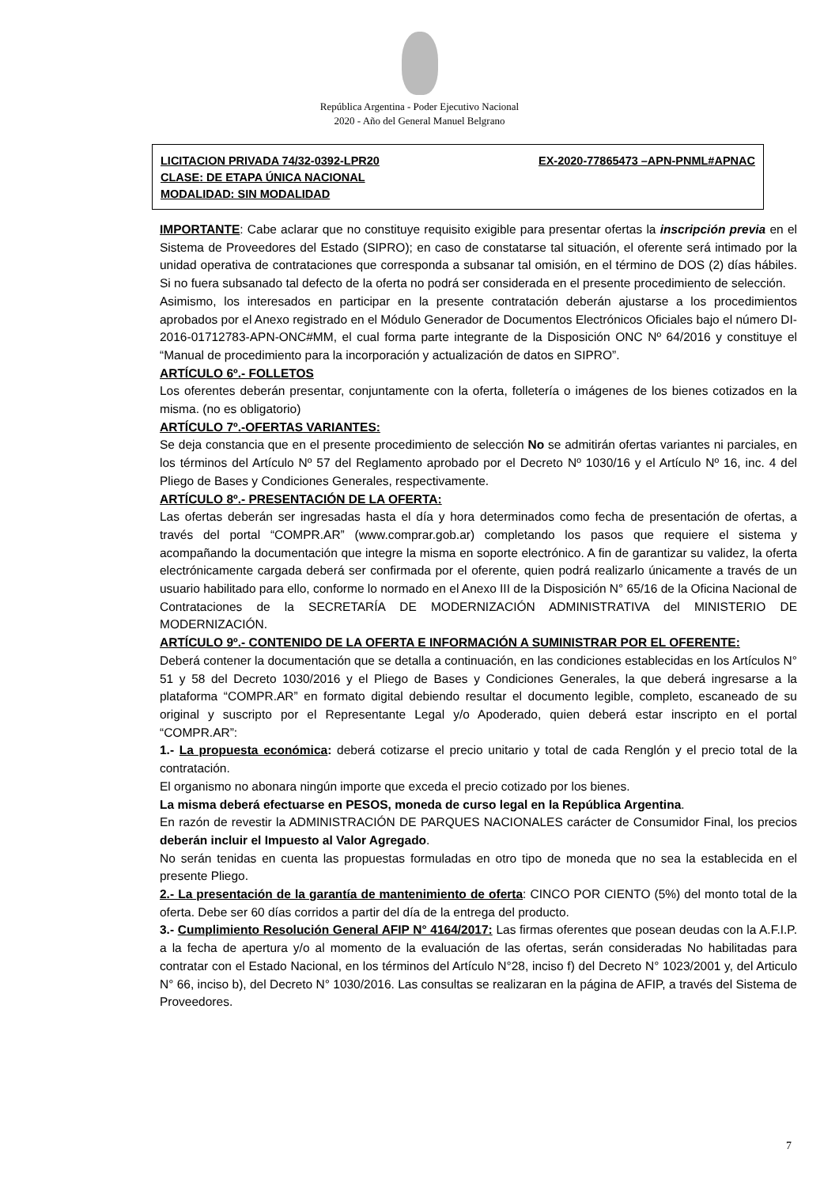República Argentina - Poder Ejecutivo Nacional
2020 - Año del General Manuel Belgrano
LICITACION PRIVADA 74/32-0392-LPR20 EX-2020-77865473 –APN-PNML#APNAC
CLASE: DE ETAPA ÚNICA NACIONAL
MODALIDAD: SIN MODALIDAD
IMPORTANTE: Cabe aclarar que no constituye requisito exigible para presentar ofertas la inscripción previa en el Sistema de Proveedores del Estado (SIPRO); en caso de constatarse tal situación, el oferente será intimado por la unidad operativa de contrataciones que corresponda a subsanar tal omisión, en el término de DOS (2) días hábiles. Si no fuera subsanado tal defecto de la oferta no podrá ser considerada en el presente procedimiento de selección.
Asimismo, los interesados en participar en la presente contratación deberán ajustarse a los procedimientos aprobados por el Anexo registrado en el Módulo Generador de Documentos Electrónicos Oficiales bajo el número DI-2016-01712783-APN-ONC#MM, el cual forma parte integrante de la Disposición ONC Nº 64/2016 y constituye el “Manual de procedimiento para la incorporación y actualización de datos en SIPRO”.
ARTÍCULO 6º.- FOLLETOS
Los oferentes deberán presentar, conjuntamente con la oferta, folletería o imágenes de los bienes cotizados en la misma. (no es obligatorio)
ARTÍCULO 7º.-OFERTAS VARIANTES:
Se deja constancia que en el presente procedimiento de selección No se admitirán ofertas variantes ni parciales, en los términos del Artículo Nº 57 del Reglamento aprobado por el Decreto Nº 1030/16 y el Artículo Nº 16, inc. 4 del Pliego de Bases y Condiciones Generales, respectivamente.
ARTÍCULO 8º.- PRESENTACIÓN DE LA OFERTA:
Las ofertas deberán ser ingresadas hasta el día y hora determinados como fecha de presentación de ofertas, a través del portal “COMPR.AR” (www.comprar.gob.ar) completando los pasos que requiere el sistema y acompañando la documentación que integre la misma en soporte electrónico. A fin de garantizar su validez, la oferta electrónicamente cargada deberá ser confirmada por el oferente, quien podrá realizarlo únicamente a través de un usuario habilitado para ello, conforme lo normado en el Anexo III de la Disposición N° 65/16 de la Oficina Nacional de Contrataciones de la SECRETARÍA DE MODERNIZACIÓN ADMINISTRATIVA del MINISTERIO DE MODERNIZACIÓN.
ARTÍCULO 9º.- CONTENIDO DE LA OFERTA E INFORMACIÓN A SUMINISTRAR POR EL OFERENTE:
Deberá contener la documentación que se detalla a continuación, en las condiciones establecidas en los Artículos N° 51 y 58 del Decreto 1030/2016 y el Pliego de Bases y Condiciones Generales, la que deberá ingresarse a la plataforma “COMPR.AR” en formato digital debiendo resultar el documento legible, completo, escaneado de su original y suscripto por el Representante Legal y/o Apoderado, quien deberá estar inscripto en el portal “COMPR.AR”:
1.- La propuesta económica: deberá cotizarse el precio unitario y total de cada Renglón y el precio total de la contratación.
El organismo no abonara ningún importe que exceda el precio cotizado por los bienes.
La misma deberá efectuarse en PESOS, moneda de curso legal en la República Argentina.
En razón de revestir la ADMINISTRACIÓN DE PARQUES NACIONALES carácter de Consumidor Final, los precios deberán incluir el Impuesto al Valor Agregado.
No serán tenidas en cuenta las propuestas formuladas en otro tipo de moneda que no sea la establecida en el presente Pliego.
2.- La presentación de la garantía de mantenimiento de oferta: CINCO POR CIENTO (5%) del monto total de la oferta. Debe ser 60 días corridos a partir del día de la entrega del producto.
3.- Cumplimiento Resolución General AFIP N° 4164/2017: Las firmas oferentes que posean deudas con la A.F.I.P. a la fecha de apertura y/o al momento de la evaluación de las ofertas, serán consideradas No habilitadas para contratar con el Estado Nacional, en los términos del Artículo N°28, inciso f) del Decreto N° 1023/2001 y, del Articulo N° 66, inciso b), del Decreto N° 1030/2016. Las consultas se realizaran en la página de AFIP, a través del Sistema de Proveedores.
7